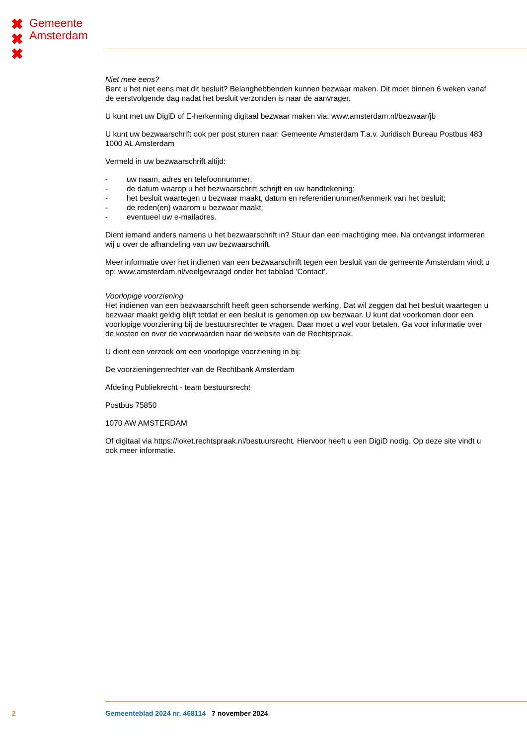✖
✖
✖
Gemeente
Amsterdam
Niet mee eens?
Bent u het niet eens met dit besluit? Belanghebbenden kunnen bezwaar maken. Dit moet binnen 6 weken vanaf de eerstvolgende dag nadat het besluit verzonden is naar de aanvrager.
U kunt met uw DigiD of E-herkenning digitaal bezwaar maken via: www.amsterdam.nl/bezwaar/jb
U kunt uw bezwaarschrift ook per post sturen naar: Gemeente Amsterdam T.a.v. Juridisch Bureau Postbus 483 1000 AL Amsterdam
Vermeld in uw bezwaarschrift altijd:
- uw naam, adres en telefoonnummer;
- de datum waarop u het bezwaarschrift schrijft en uw handtekening;
- het besluit waartegen u bezwaar maakt, datum en referentienummer/kenmerk van het besluit;
- de reden(en) waarom u bezwaar maakt;
- eventueel uw e-mailadres.
Dient iemand anders namens u het bezwaarschrift in? Stuur dan een machtiging mee. Na ontvangst informeren wij u over de afhandeling van uw bezwaarschrift.
Meer informatie over het indienen van een bezwaarschrift tegen een besluit van de gemeente Amsterdam vindt u op: www.amsterdam.nl/veelgevraagd onder het tabblad 'Contact'.
Voorlopige voorziening
Het indienen van een bezwaarschrift heeft geen schorsende werking. Dat wil zeggen dat het besluit waartegen u bezwaar maakt geldig blijft totdat er een besluit is genomen op uw bezwaar. U kunt dat voorkomen door een voorlopige voorziening bij de bestuursrechter te vragen. Daar moet u wel voor betalen. Ga voor informatie over de kosten en over de voorwaarden naar de website van de Rechtspraak.
U dient een verzoek om een voorlopige voorziening in bij:
De voorzieningenrechter van de Rechtbank Amsterdam
Afdeling Publiekrecht - team bestuursrecht
Postbus 75850
1070 AW AMSTERDAM
Of digitaal via https://loket.rechtspraak.nl/bestuursrecht. Hiervoor heeft u een DigiD nodig. Op deze site vindt u ook meer informatie.
2 Gemeenteblad 2024 nr. 468114 7 november 2024